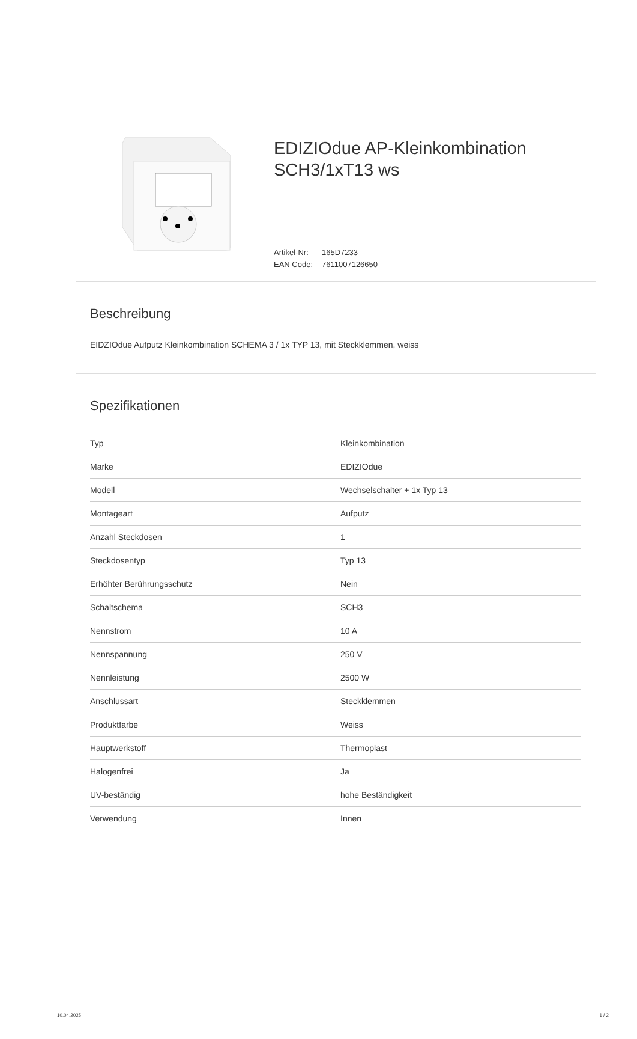EDIZIOdue AP-Kleinkombination SCH3/1xT13 ws
Artikel-Nr: 165D7233
EAN Code: 7611007126650
Beschreibung
EIDZIOdue Aufputz Kleinkombination SCHEMA 3 / 1x TYP 13, mit Steckklemmen, weiss
Spezifikationen
| Typ | Kleinkombination |
| Marke | EDIZIOdue |
| Modell | Wechselschalter + 1x Typ 13 |
| Montageart | Aufputz |
| Anzahl Steckdosen | 1 |
| Steckdosentyp | Typ 13 |
| Erhöhter Berührungsschutz | Nein |
| Schaltschema | SCH3 |
| Nennstrom | 10 A |
| Nennspannung | 250 V |
| Nennleistung | 2500 W |
| Anschlussart | Steckklemmen |
| Produktfarbe | Weiss |
| Hauptwerkstoff | Thermoplast |
| Halogenfrei | Ja |
| UV-beständig | hohe Beständigkeit |
| Verwendung | Innen |
10.04.2025 1 / 2